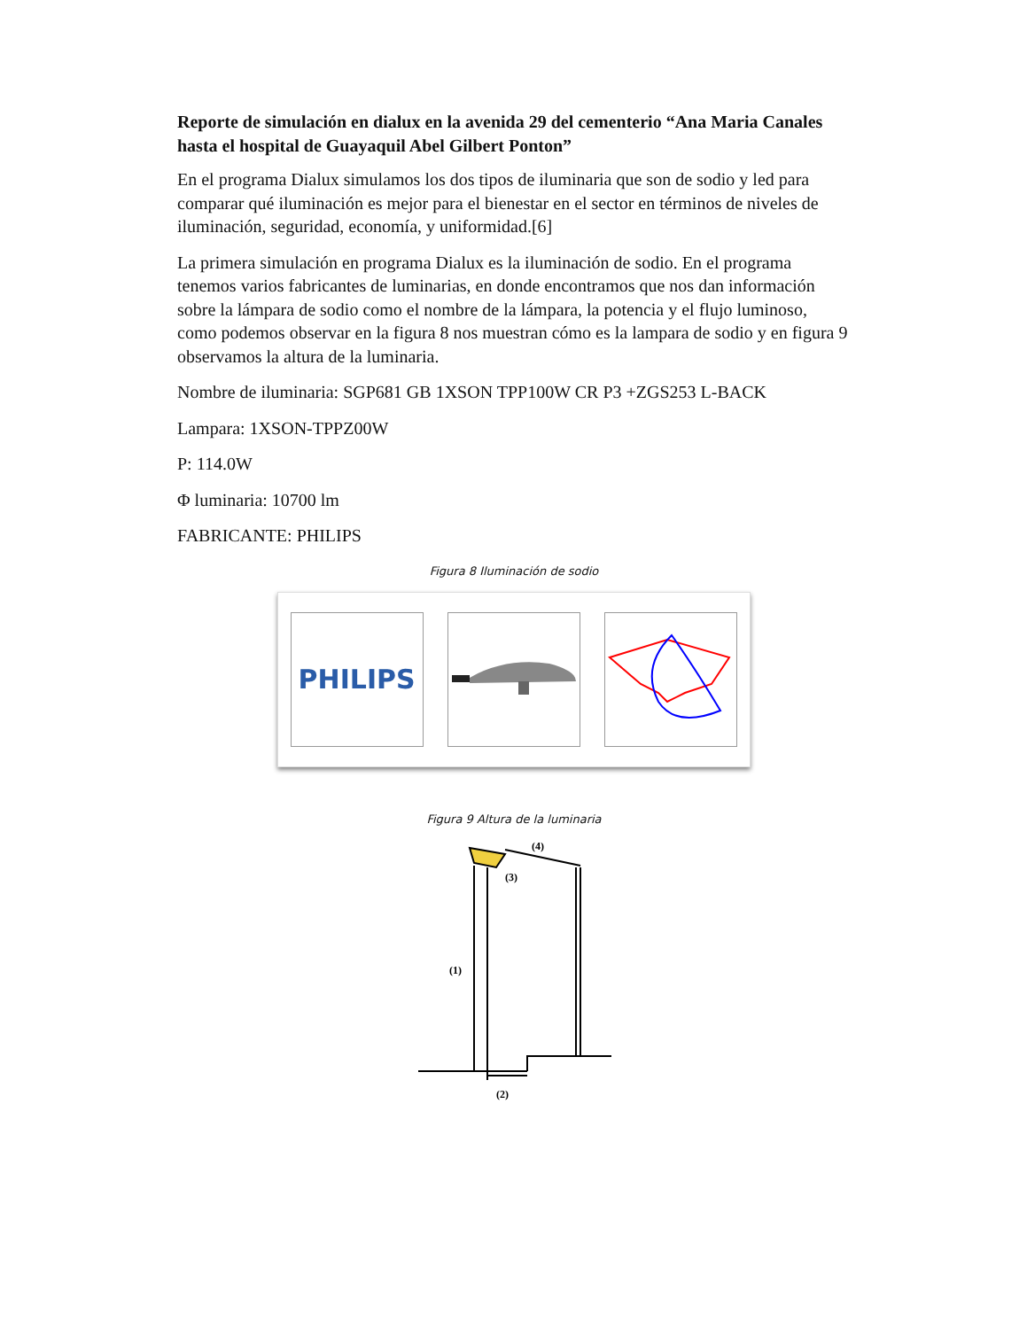Reporte de simulación en dialux en la avenida 29 del cementerio “Ana Maria Canales hasta el hospital de Guayaquil Abel Gilbert Ponton”
En el programa Dialux simulamos los dos tipos de iluminaria que son de sodio y led para comparar qué iluminación es mejor para el bienestar en el sector en términos de niveles de iluminación, seguridad, economía, y uniformidad.[6]
La primera simulación en programa Dialux es la iluminación de sodio. En el programa tenemos varios fabricantes de luminarias, en donde encontramos que nos dan información sobre la lámpara de sodio como el nombre de la lámpara, la potencia y el flujo luminoso, como podemos observar en la figura 8 nos muestran cómo es la lampara de sodio y en figura 9 observamos la altura de la luminaria.
Nombre de iluminaria: SGP681 GB 1XSON TPP100W CR P3 +ZGS253 L-BACK
Lampara: 1XSON-TPPZ00W
P: 114.0W
Φ luminaria: 10700 lm
FABRICANTE: PHILIPS
Figura 8 Iluminación de sodio
PHILIPS
Figura 9 Altura de la luminaria
(1)
(2)
(3)
(4)